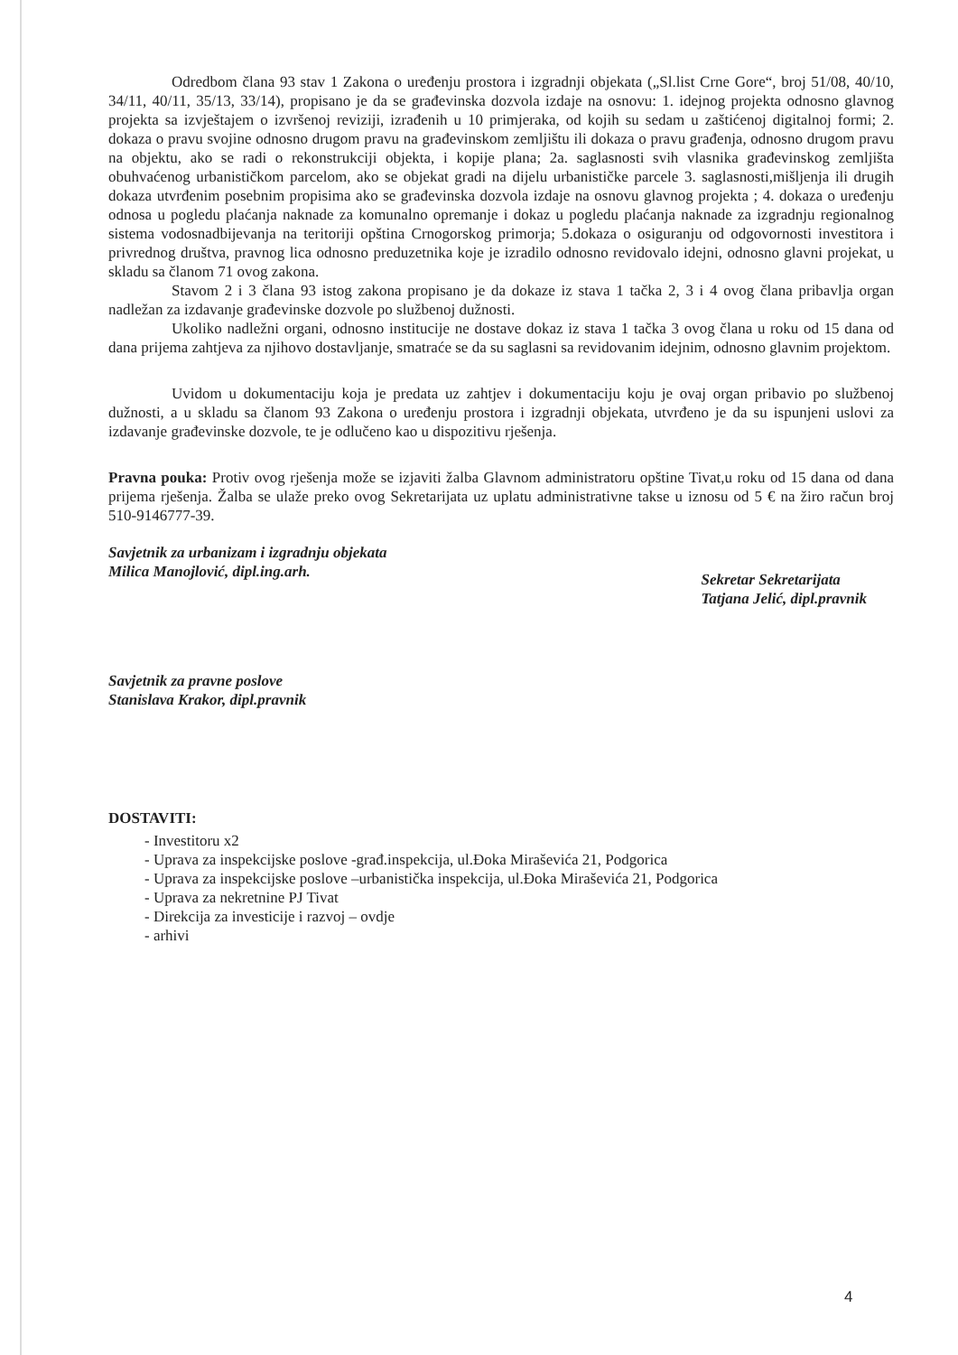Odredbom člana 93 stav 1 Zakona o uređenju prostora i izgradnji objekata („Sl.list Crne Gore“, broj 51/08, 40/10, 34/11, 40/11, 35/13, 33/14), propisano je da se građevinska dozvola izdaje na osnovu: 1. idejnog projekta odnosno glavnog projekta sa izvještajem o izvršenoj reviziji, izrađenih u 10 primjeraka, od kojih su sedam u zaštićenoj digitalnoj formi; 2. dokaza o pravu svojine odnosno drugom pravu na građevinskom zemljištu ili dokaza o pravu građenja, odnosno drugom pravu na objektu, ako se radi o rekonstrukciji objekta, i kopije plana; 2a. saglasnosti svih vlasnika građevinskog zemljišta obuhvaćenog urbanističkom parcelom, ako se objekat gradi na dijelu urbanističke parcele 3. saglasnosti,mišljenja ili drugih dokaza utvrđenim posebnim propisima ako se građevinska dozvola izdaje na osnovu glavnog projekta ; 4. dokaza o uređenju odnosa u pogledu plaćanja naknade za komunalno opremanje i dokaz u pogledu plaćanja naknade za izgradnju regionalnog sistema vodosnadbijevanja na teritoriji opština Crnogorskog primorja; 5.dokaza o osiguranju od odgovornosti investitora i privrednog društva, pravnog lica odnosno preduzetnika koje je izradilo odnosno revidovalo idejni, odnosno glavni projekat, u skladu sa članom 71 ovog zakona.
Stavom 2 i 3 člana 93 istog zakona propisano je da dokaze iz stava 1 tačka 2, 3 i 4 ovog člana pribavlja organ nadležan za izdavanje građevinske dozvole po službenoj dužnosti.
Ukoliko nadležni organi, odnosno institucije ne dostave dokaz iz stava 1 tačka 3 ovog člana u roku od 15 dana od dana prijema zahtjeva za njihovo dostavljanje, smatraće se da su saglasni sa revidovanim idejnim, odnosno glavnim projektom.
Uvidom u dokumentaciju koja je predata uz zahtjev i dokumentaciju koju je ovaj organ pribavio po službenoj dužnosti, a u skladu sa članom 93 Zakona o uređenju prostora i izgradnji objekata, utvrđeno je da su ispunjeni uslovi za izdavanje građevinske dozvole, te je odlučeno kao u dispozitivu rješenja.
Pravna pouka: Protiv ovog rješenja može se izjaviti žalba Glavnom administratoru opštine Tivat,u roku od 15 dana od dana prijema rješenja. Žalba se ulaže preko ovog Sekretarijata uz uplatu administrativne takse u iznosu od 5 € na žiro račun broj 510-9146777-39.
Savjetnik za urbanizam i izgradnju objekata
Milica Manojlović, dipl.ing.arh.
Sekretar Sekretarijata
Tatjana Jelić, dipl.pravnik
Savjetnik za pravne poslove
Stanislava Krakor, dipl.pravnik
DOSTAVITI:
- Investitoru x2
- Uprava za inspekcijske poslove -građ.inspekcija, ul.Đoka Miraševića 21, Podgorica
- Uprava za inspekcijske poslove –urbanistička inspekcija, ul.Đoka Miraševića 21, Podgorica
- Uprava za nekretnine PJ Tivat
- Direkcija za investicije i razvoj – ovdje
- arhivi
4